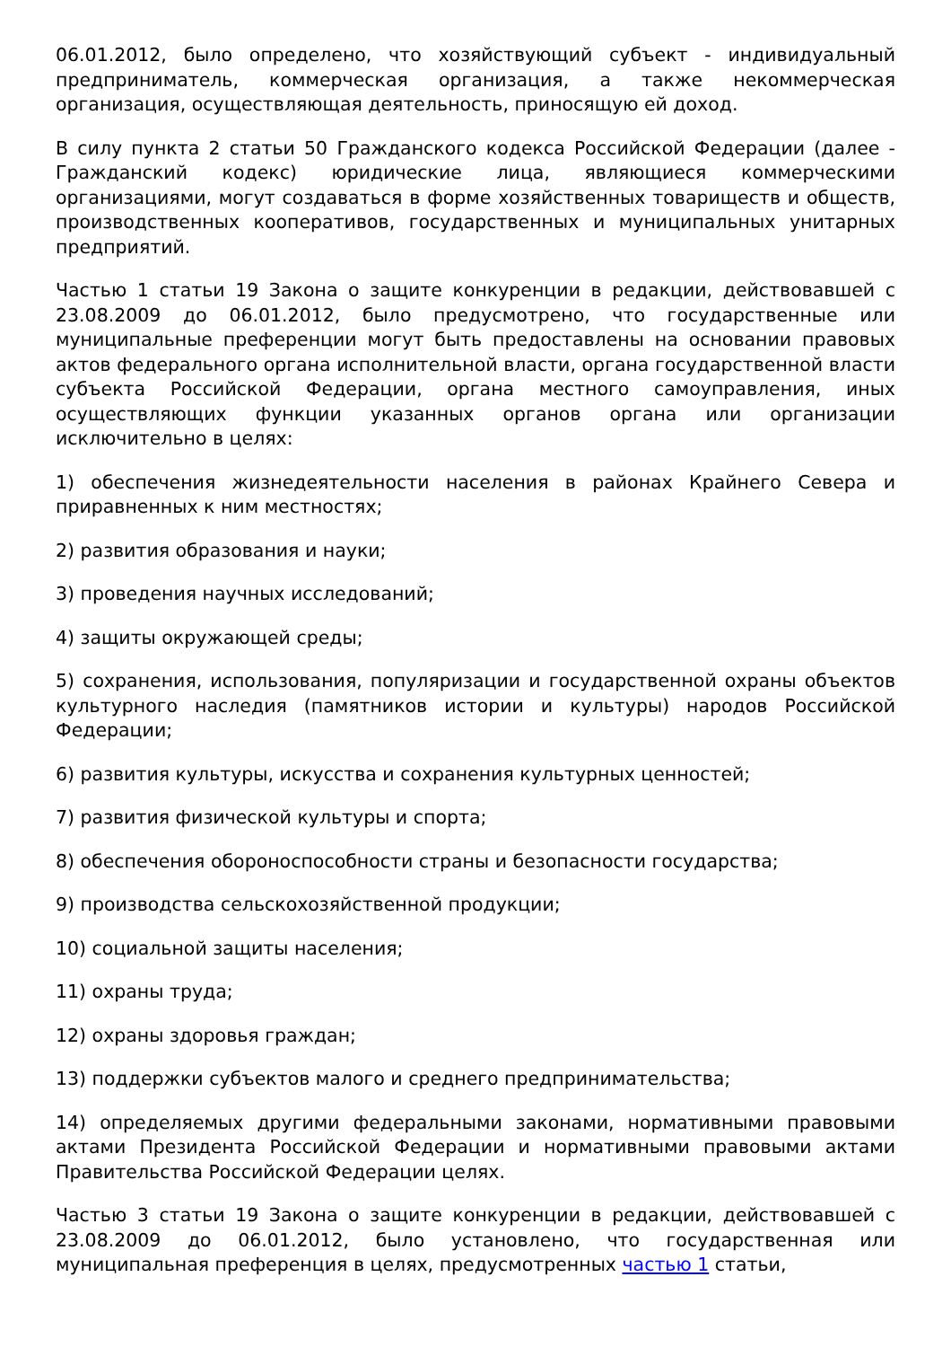06.01.2012, было определено, что хозяйствующий субъект - индивидуальный предприниматель, коммерческая организация, а также некоммерческая организация, осуществляющая деятельность, приносящую ей доход.
В силу пункта 2 статьи 50 Гражданского кодекса Российской Федерации (далее - Гражданский кодекс) юридические лица, являющиеся коммерческими организациями, могут создаваться в форме хозяйственных товариществ и обществ, производственных кооперативов, государственных и муниципальных унитарных предприятий.
Частью 1 статьи 19 Закона о защите конкуренции в редакции, действовавшей с 23.08.2009 до 06.01.2012, было предусмотрено, что государственные или муниципальные преференции могут быть предоставлены на основании правовых актов федерального органа исполнительной власти, органа государственной власти субъекта Российской Федерации, органа местного самоуправления, иных осуществляющих функции указанных органов органа или организации исключительно в целях:
1) обеспечения жизнедеятельности населения в районах Крайнего Севера и приравненных к ним местностях;
2) развития образования и науки;
3) проведения научных исследований;
4) защиты окружающей среды;
5) сохранения, использования, популяризации и государственной охраны объектов культурного наследия (памятников истории и культуры) народов Российской Федерации;
6) развития культуры, искусства и сохранения культурных ценностей;
7) развития физической культуры и спорта;
8) обеспечения обороноспособности страны и безопасности государства;
9) производства сельскохозяйственной продукции;
10) социальной защиты населения;
11) охраны труда;
12) охраны здоровья граждан;
13) поддержки субъектов малого и среднего предпринимательства;
14) определяемых другими федеральными законами, нормативными правовыми актами Президента Российской Федерации и нормативными правовыми актами Правительства Российской Федерации целях.
Частью 3 статьи 19 Закона о защите конкуренции в редакции, действовавшей с 23.08.2009 до 06.01.2012, было установлено, что государственная или муниципальная преференция в целях, предусмотренных частью 1 статьи,